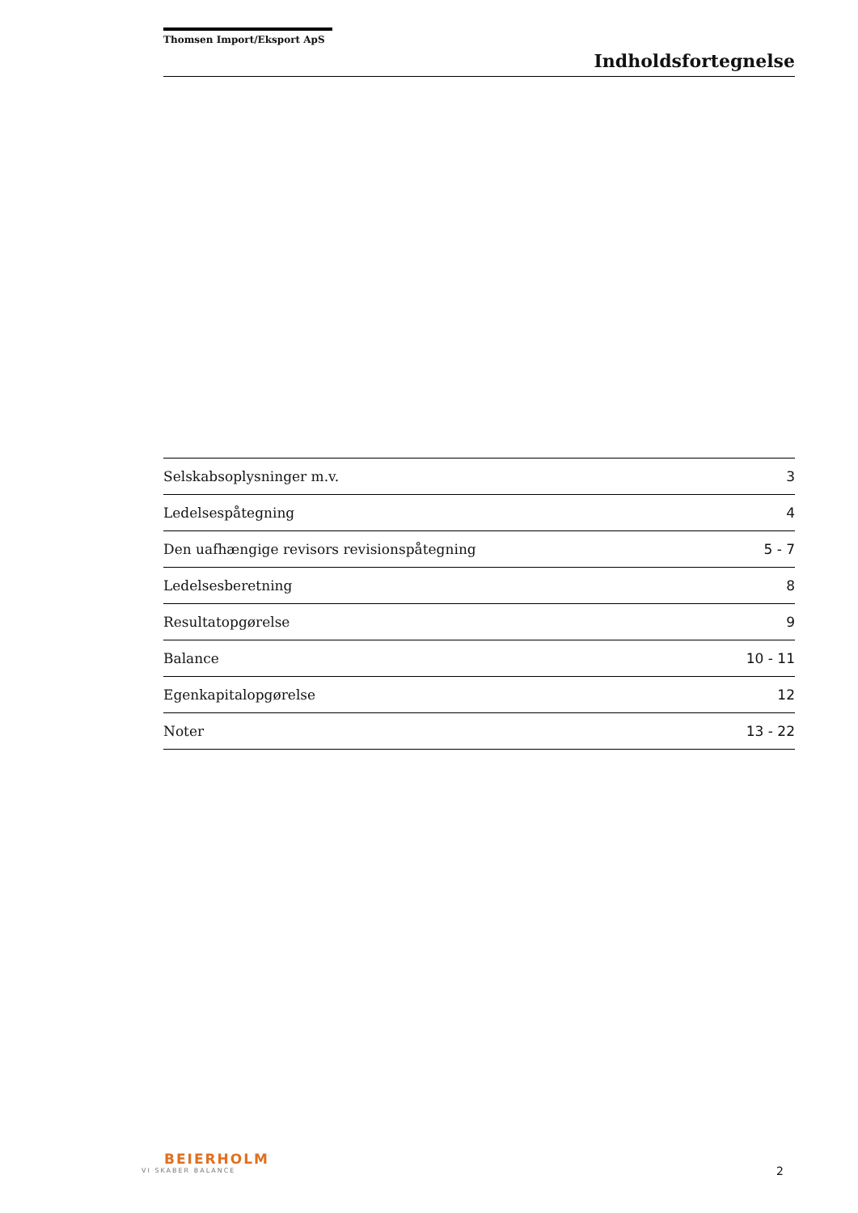Thomsen Import/Eksport ApS
Indholdsfortegnelse
| Selskabsoplysninger m.v. | 3 |
| Ledelsespåtegning | 4 |
| Den uafhængige revisors revisionspåtegning | 5 - 7 |
| Ledelsesberetning | 8 |
| Resultatopgørelse | 9 |
| Balance | 10 - 11 |
| Egenkapitalopgørelse | 12 |
| Noter | 13 - 22 |
BEIERHOLM
VI SKABER BALANCE
2